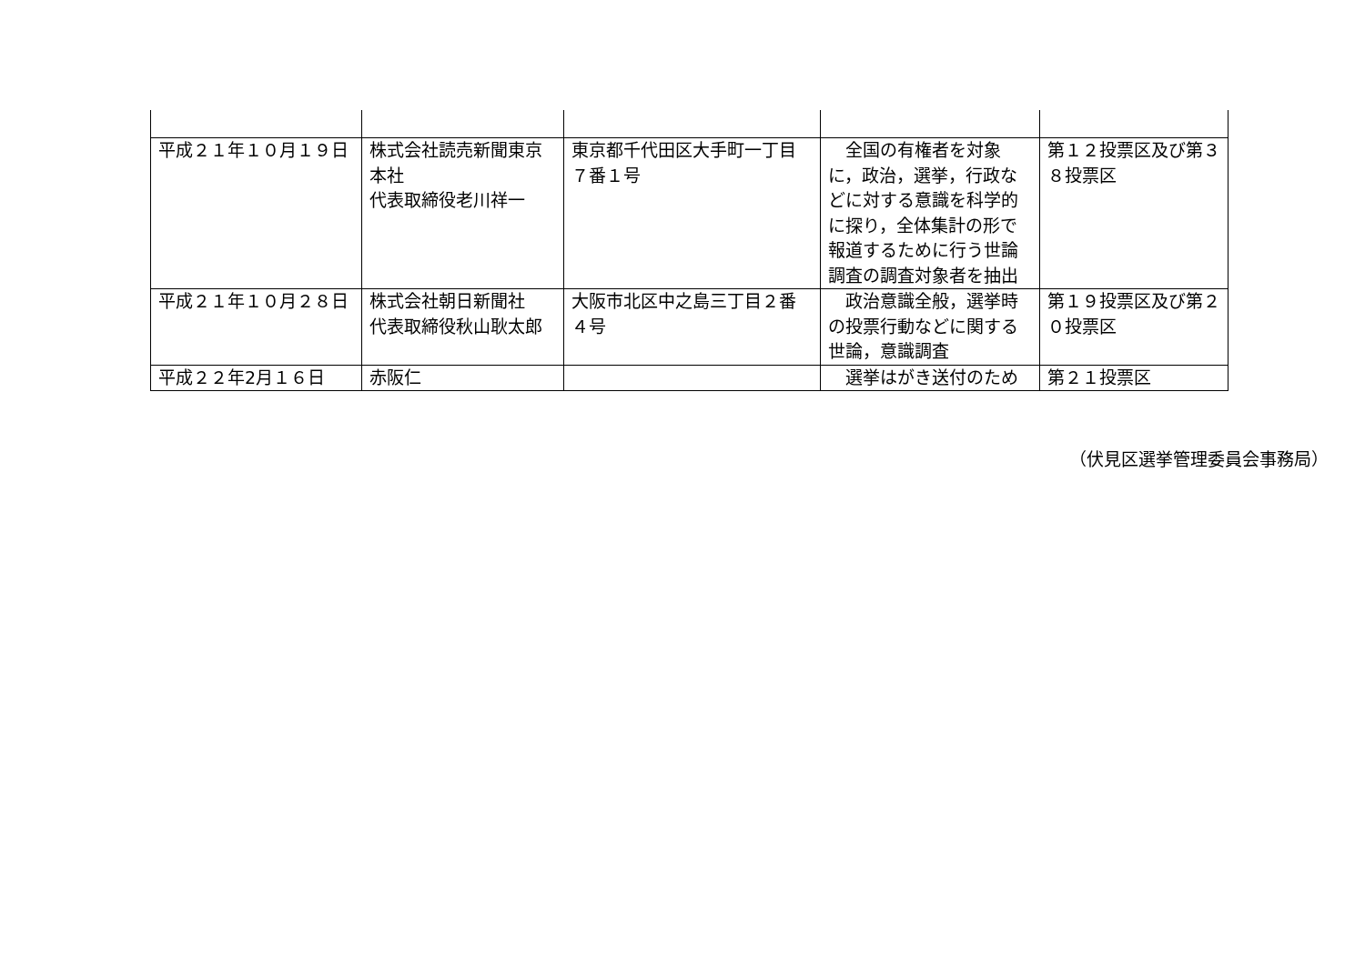| 平成２１年１０月１９日 | 株式会社読売新聞東京本社 代表取締役老川祥一 | 東京都千代田区大手町一丁目７番１号 | 全国の有権者を対象に，政治，選挙，行政などに対する意識を科学的に探り，全体集計の形で報道するために行う世論調査の調査対象者を抽出 | 第１２投票区及び第３８投票区 |
| 平成２１年１０月２８日 | 株式会社朝日新聞社 代表取締役秋山耿太郎 | 大阪市北区中之島三丁目２番４号 | 政治意識全般，選挙時の投票行動などに関する世論，意識調査 | 第１９投票区及び第２０投票区 |
| 平成２２年2月１６日 | 赤阪仁 | | 選挙はがき送付のため | 第２１投票区 |
（伏見区選挙管理委員会事務局）